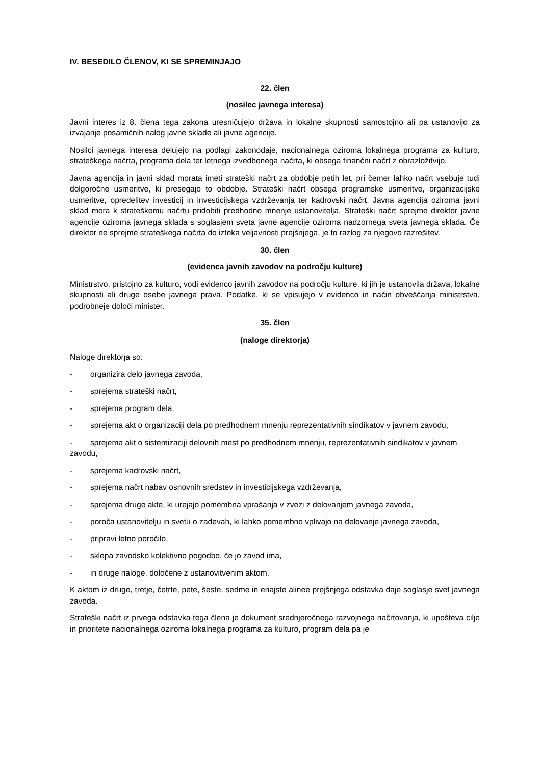IV. BESEDILO ČLENOV, KI SE SPREMINJAJO
22. člen
(nosilec javnega interesa)
Javni interes iz 8. člena tega zakona uresničujejo država in lokalne skupnosti samostojno ali pa ustanovijo za izvajanje posamičnih nalog javne sklade ali javne agencije.
Nosilci javnega interesa delujejo na podlagi zakonodaje, nacionalnega oziroma lokalnega programa za kulturo, strateškega načrta, programa dela ter letnega izvedbenega načrta, ki obsega finančni načrt z obrazložitvijo.
Javna agencija in javni sklad morata imeti strateški načrt za obdobje petih let, pri čemer lahko načrt vsebuje tudi dolgoročne usmeritve, ki presegajo to obdobje. Strateški načrt obsega programske usmeritve, organizacijske usmeritve, opredelitev investicij in investicijskega vzdrževanja ter kadrovski načrt. Javna agencija oziroma javni sklad mora k strateškemu načrtu pridobiti predhodno mnenje ustanovitelja. Strateški načrt sprejme direktor javne agencije oziroma javnega sklada s soglasjem sveta javne agencije oziroma nadzornega sveta javnega sklada. Če direktor ne sprejme strateškega načrta do izteka veljavnosti prejšnjega, je to razlog za njegovo razrešitev.
30. člen
(evidenca javnih zavodov na področju kulture)
Ministrstvo, pristojno za kulturo, vodi evidenco javnih zavodov na področju kulture, ki jih je ustanovila država, lokalne skupnosti ali druge osebe javnega prava. Podatke, ki se vpisujejo v evidenco in način obveščanja ministrstva, podrobneje določi minister.
35. člen
(naloge direktorja)
Naloge direktorja so:
- organizira delo javnega zavoda,
- sprejema strateški načrt,
- sprejema program dela,
- sprejema akt o organizaciji dela po predhodnem mnenju reprezentativnih sindikatov v javnem zavodu,
- sprejema akt o sistemizaciji delovnih mest po predhodnem mnenju, reprezentativnih sindikatov v javnem zavodu,
- sprejema kadrovski načrt,
- sprejema načrt nabav osnovnih sredstev in investicijskega vzdrževanja,
- sprejema druge akte, ki urejajo pomembna vprašanja v zvezi z delovanjem javnega zavoda,
- poroča ustanovitelju in svetu o zadevah, ki lahko pomembno vplivajo na delovanje javnega zavoda,
- pripravi letno poročilo,
- sklepa zavodsko kolektivno pogodbo, če jo zavod ima,
- in druge naloge, določene z ustanovitvenim aktom.
K aktom iz druge, tretje, četrte, pete, šeste, sedme in enajste alinee prejšnjega odstavka daje soglasje svet javnega zavoda.
Strateški načrt iz prvega odstavka tega člena je dokument srednjeročnega razvojnega načrtovanja, ki upošteva cilje in prioritete nacionalnega oziroma lokalnega programa za kulturo, program dela pa je